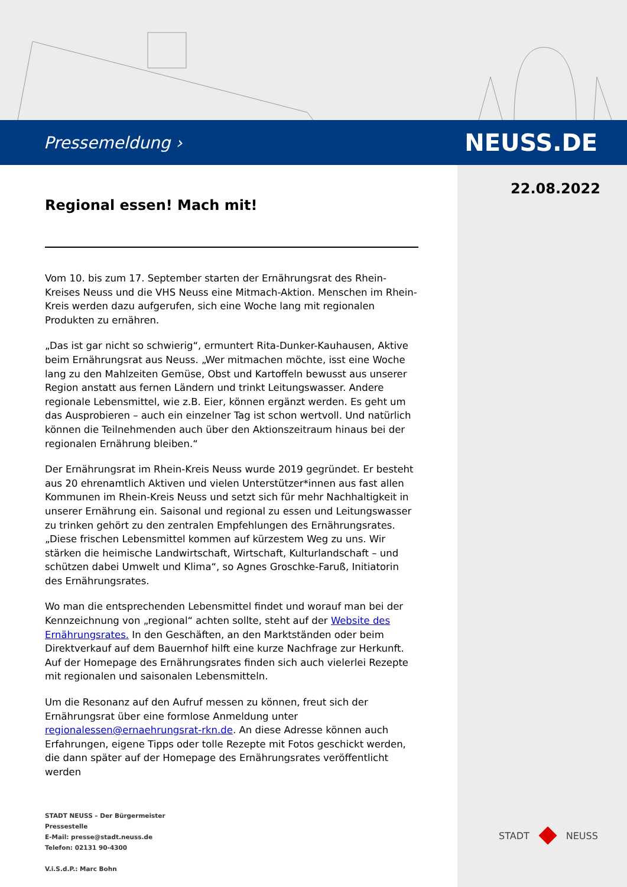Pressemeldung › NEUSS.DE
22.08.2022
Regional essen! Mach mit!
Vom 10. bis zum 17. September starten der Ernährungsrat des Rhein-Kreises Neuss und die VHS Neuss eine Mitmach-Aktion. Menschen im Rhein-Kreis werden dazu aufgerufen, sich eine Woche lang mit regionalen Produkten zu ernähren.
„Das ist gar nicht so schwierig“, ermuntert Rita-Dunker-Kauhausen, Aktive beim Ernährungsrat aus Neuss. „Wer mitmachen möchte, isst eine Woche lang zu den Mahlzeiten Gemüse, Obst und Kartoffeln bewusst aus unserer Region anstatt aus fernen Ländern und trinkt Leitungswasser. Andere regionale Lebensmittel, wie z.B. Eier, können ergänzt werden. Es geht um das Ausprobieren – auch ein einzelner Tag ist schon wertvoll. Und natürlich können die Teilnehmenden auch über den Aktionszeitraum hinaus bei der regionalen Ernährung bleiben.“
Der Ernährungsrat im Rhein-Kreis Neuss wurde 2019 gegründet. Er besteht aus 20 ehrenamtlich Aktiven und vielen Unterstützer*innen aus fast allen Kommunen im Rhein-Kreis Neuss und setzt sich für mehr Nachhaltigkeit in unserer Ernährung ein. Saisonal und regional zu essen und Leitungswasser zu trinken gehört zu den zentralen Empfehlungen des Ernährungsrates. „Diese frischen Lebensmittel kommen auf kürzestem Weg zu uns. Wir stärken die heimische Landwirtschaft, Wirtschaft, Kulturlandschaft – und schützen dabei Umwelt und Klima“, so Agnes Groschke-Faruß, Initiatorin des Ernährungsrates.
Wo man die entsprechenden Lebensmittel findet und worauf man bei der Kennzeichnung von „regional“ achten sollte, steht auf der Website des Ernährungsrates. In den Geschäften, an den Marktständen oder beim Direktverkauf auf dem Bauernhof hilft eine kurze Nachfrage zur Herkunft. Auf der Homepage des Ernährungsrates finden sich auch vielerlei Rezepte mit regionalen und saisonalen Lebensmitteln.
Um die Resonanz auf den Aufruf messen zu können, freut sich der Ernährungsrat über eine formlose Anmeldung unter regionalessen@ernaehrungsrat-rkn.de. An diese Adresse können auch Erfahrungen, eigene Tipps oder tolle Rezepte mit Fotos geschickt werden, die dann später auf der Homepage des Ernährungsrates veröffentlicht werden
STADT NEUSS – Der Bürgermeister
Pressestelle
E-Mail: presse@stadt.neuss.de
Telefon: 02131 90-4300
V.i.S.d.P.: Marc Bohn
STADT NEUSS